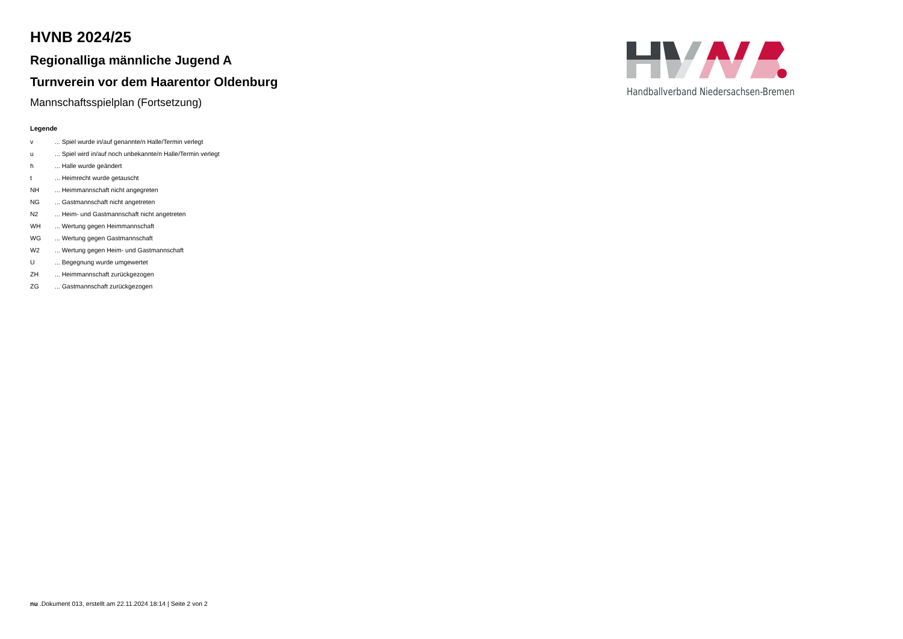HVNB 2024/25
Regionalliga männliche Jugend A
Turnverein vor dem Haarentor Oldenburg
Mannschaftsspielplan (Fortsetzung)
Legende
| v | ... Spiel wurde in/auf genannte/n Halle/Termin verlegt |
| u | ... Spiel wird in/auf noch unbekannte/n Halle/Termin verlegt |
| h | ... Halle wurde geändert |
| t | ... Heimrecht wurde getauscht |
| NH | ... Heimmannschaft nicht angegreten |
| NG | ... Gastmannschaft nicht angetreten |
| N2 | ... Heim- und Gastmannschaft nicht angetreten |
| WH | ... Wertung gegen Heimmannschaft |
| WG | ... Wertung gegen Gastmannschaft |
| W2 | ... Wertung gegen Heim- und Gastmannschaft |
| U | ... Begegnung wurde umgewertet |
| ZH | ... Heimmannschaft zurückgezogen |
| ZG | ... Gastmannschaft zurückgezogen |
Handballverband Niedersachsen-Bremen
nu .Dokument 013, erstellt am 22.11.2024 18:14 | Seite 2 von 2